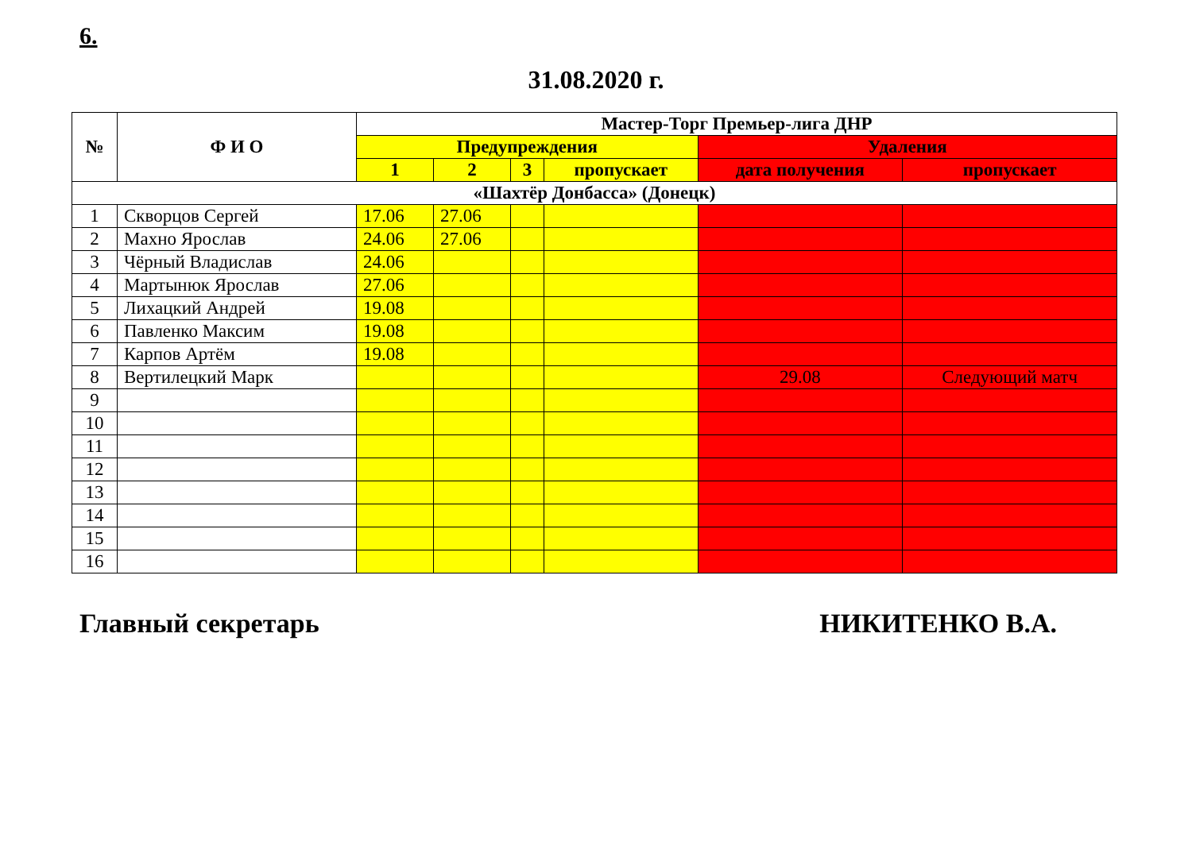6.
31.08.2020 г.
| № | Ф И О | Мастер-Торг Премьер-лига ДНР | | | | | |
| --- | --- | --- | --- | --- | --- | --- | --- |
| | | Предупреждения | | | | Удаления | |
| | | 1 | 2 | 3 | пропускает | дата получения | пропускает |
| «Шахтёр Донбасса» (Донецк) | | | | | | | |
| 1 | Скворцов Сергей | 17.06 | 27.06 | | | | |
| 2 | Махно Ярослав | 24.06 | 27.06 | | | | |
| 3 | Чёрный Владислав | 24.06 | | | | | |
| 4 | Мартынюк Ярослав | 27.06 | | | | | |
| 5 | Лихацкий Андрей | 19.08 | | | | | |
| 6 | Павленко Максим | 19.08 | | | | | |
| 7 | Карпов Артём | 19.08 | | | | | |
| 8 | Вертилецкий Марк | | | | | 29.08 | Следующий матч |
| 9 | | | | | | | |
| 10 | | | | | | | |
| 11 | | | | | | | |
| 12 | | | | | | | |
| 13 | | | | | | | |
| 14 | | | | | | | |
| 15 | | | | | | | |
| 16 | | | | | | | |
Главный секретарь НИКИТЕНКО В.А.